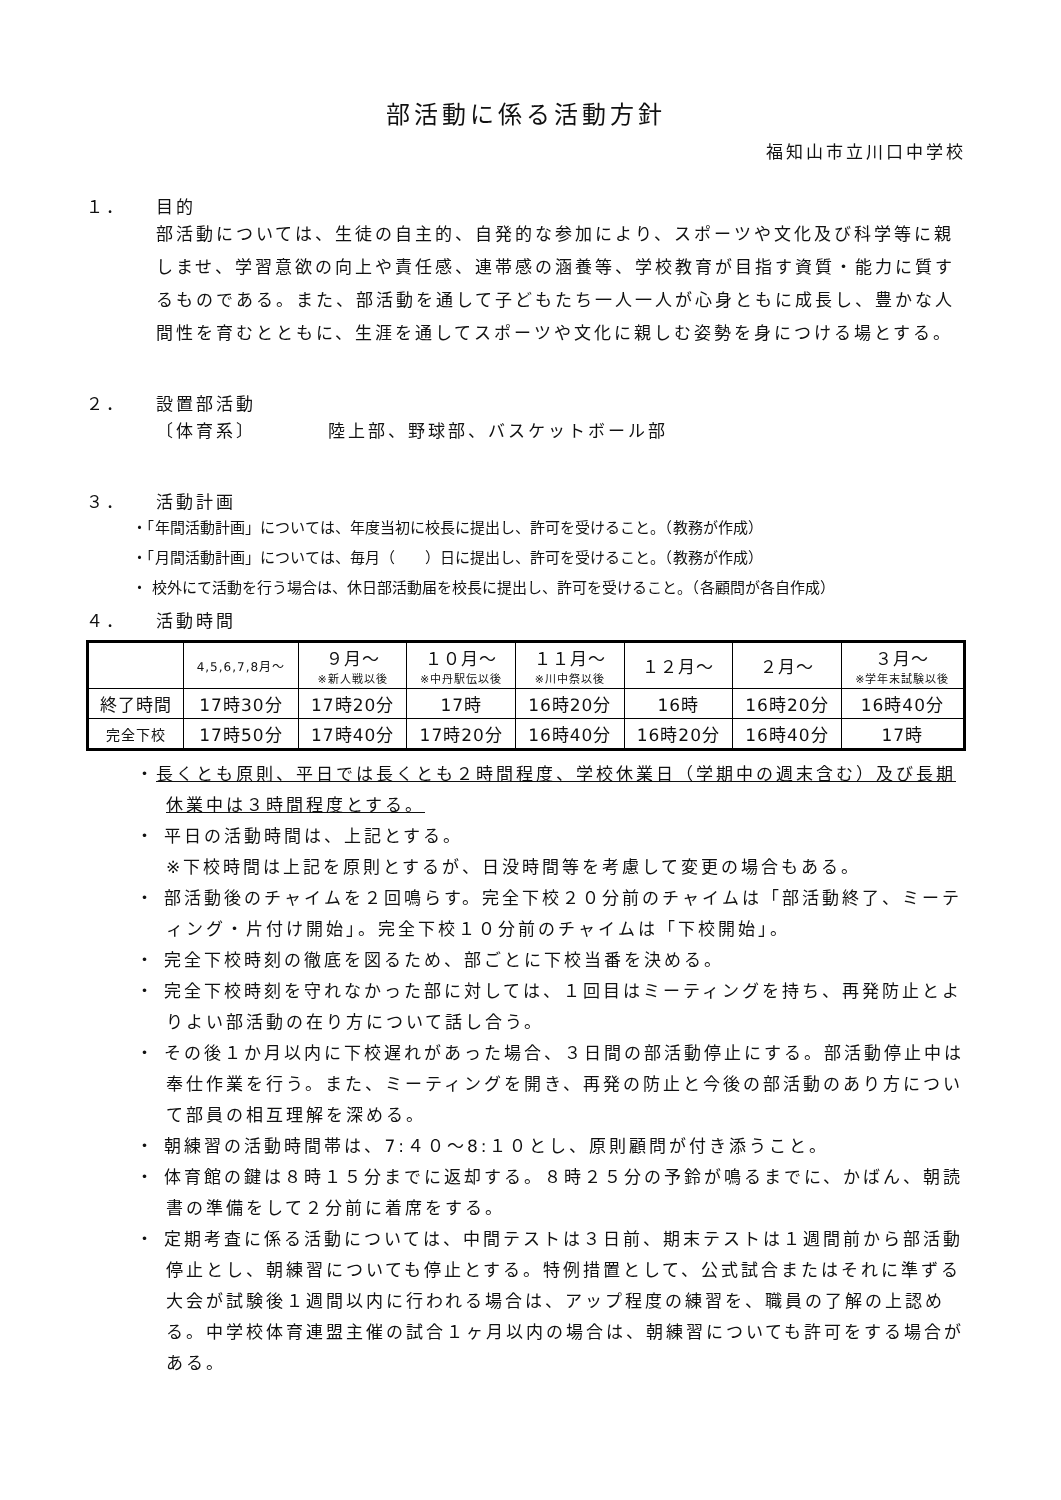部活動に係る活動方針
福知山市立川口中学校
１． 目的
部活動については、生徒の自主的、自発的な参加により、スポーツや文化及び科学等に親しませ、学習意欲の向上や責任感、連帯感の涵養等、学校教育が目指す資質・能力に質するものである。また、部活動を通して子どもたち一人一人が心身ともに成長し、豊かな人間性を育むとともに、生涯を通してスポーツや文化に親しむ姿勢を身につける場とする。
２． 設置部活動
〔体育系〕　　　　陸上部、野球部、バスケットボール部
３． 活動計画
・「年間活動計画」については、年度当初に校長に提出し、許可を受けること。（教務が作成）
・「月間活動計画」については、毎月（　　）日に提出し、許可を受けること。（教務が作成）
・ 校外にて活動を行う場合は、休日部活動届を校長に提出し、許可を受けること。（各顧問が各自作成）
４． 活動時間
| | 4,5,6,7,8月～ | ９月～ ※新人戦以後 | １０月～ ※中丹駅伝以後 | １１月～ ※川中祭以後 | １２月～ | ２月～ | ３月～ ※学年末試験以後 |
| 終了時間 | 17時30分 | 17時20分 | 17時 | 16時20分 | 16時 | 16時20分 | 16時40分 |
| 完全下校 | 17時50分 | 17時40分 | 17時20分 | 16時40分 | 16時20分 | 16時40分 | 17時 |
・長くとも原則、平日では長くとも２時間程度、学校休業日（学期中の週末含む）及び長期休業中は３時間程度とする。
・ 平日の活動時間は、上記とする。
※下校時間は上記を原則とするが、日没時間等を考慮して変更の場合もある。
・ 部活動後のチャイムを２回鳴らす。完全下校２０分前のチャイムは「部活動終了、ミーティング・片付け開始」。完全下校１０分前のチャイムは「下校開始」。
・ 完全下校時刻の徹底を図るため、部ごとに下校当番を決める。
・ 完全下校時刻を守れなかった部に対しては、１回目はミーティングを持ち、再発防止とよりよい部活動の在り方について話し合う。
・ その後１か月以内に下校遅れがあった場合、３日間の部活動停止にする。部活動停止中は奉仕作業を行う。また、ミーティングを開き、再発の防止と今後の部活動のあり方について部員の相互理解を深める。
・ 朝練習の活動時間帯は、7:４０～8:１０とし、原則顧問が付き添うこと。
・ 体育館の鍵は８時１５分までに返却する。８時２５分の予鈴が鳴るまでに、かばん、朝読書の準備をして２分前に着席をする。
・ 定期考査に係る活動については、中間テストは３日前、期末テストは１週間前から部活動停止とし、朝練習についても停止とする。特例措置として、公式試合またはそれに準ずる大会が試験後１週間以内に行われる場合は、アップ程度の練習を、職員の了解の上認める。中学校体育連盟主催の試合１ヶ月以内の場合は、朝練習についても許可をする場合がある。